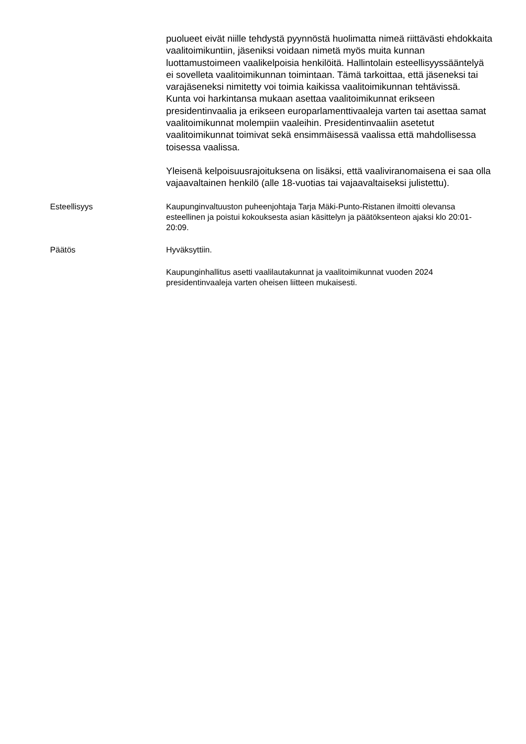puolueet eivät niille tehdystä pyynnöstä huolimatta nimeä riittävästi ehdokkaita vaalitoimikuntiin, jäseniksi voidaan nimetä myös muita kunnan luottamustoimeen vaalikelpoisia henkilöitä. Hallintolain esteellisyyssääntelyä ei sovelleta vaalitoimikunnan toimintaan. Tämä tarkoittaa, että jäseneksi tai varajäseneksi nimitetty voi toimia kaikissa vaalitoimikunnan tehtävissä.
Kunta voi harkintansa mukaan asettaa vaalitoimikunnat erikseen presidentinvaalia ja erikseen europarlamenttivaaleja varten tai asettaa samat vaalitoimikunnat molempiin vaaleihin. Presidentinvaaliin asetetut vaalitoimikunnat toimivat sekä ensimmäisessä vaalissa että mahdollisessa toisessa vaalissa.
Yleisenä kelpoisuusrajoituksena on lisäksi, että vaaliviranomaisena ei saa olla vajaavaltainen henkilö (alle 18-vuotias tai vajaavaltaiseksi julistettu).
Esteellisyys Kaupunginvaltuuston puheenjohtaja Tarja Mäki-Punto-Ristanen ilmoitti olevansa esteellinen ja poistui kokouksesta asian käsittelyn ja päätöksenteon ajaksi klo 20:01-20:09.
Päätös Hyväksyttiin.
Kaupunginhallitus asetti vaalilautakunnat ja vaalitoimikunnat vuoden 2024 presidentinvaaleja varten oheisen liitteen mukaisesti.